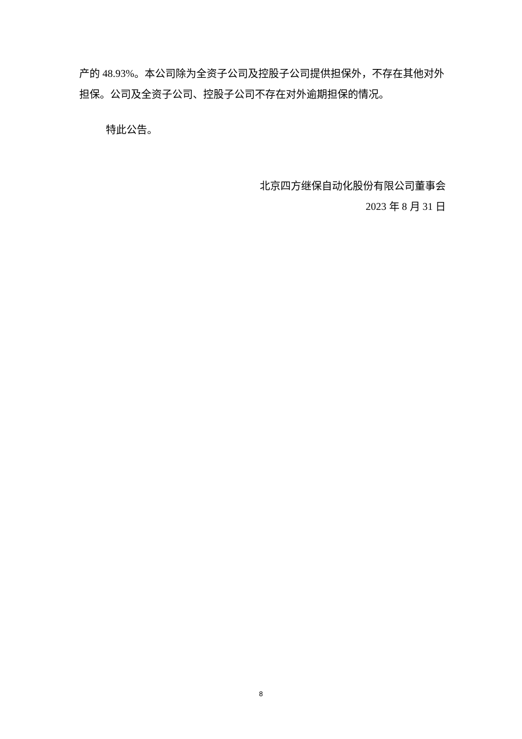产的 48.93%。本公司除为全资子公司及控股子公司提供担保外，不存在其他对外担保。公司及全资子公司、控股子公司不存在对外逾期担保的情况。
特此公告。
北京四方继保自动化股份有限公司董事会
2023 年 8 月 31 日
8